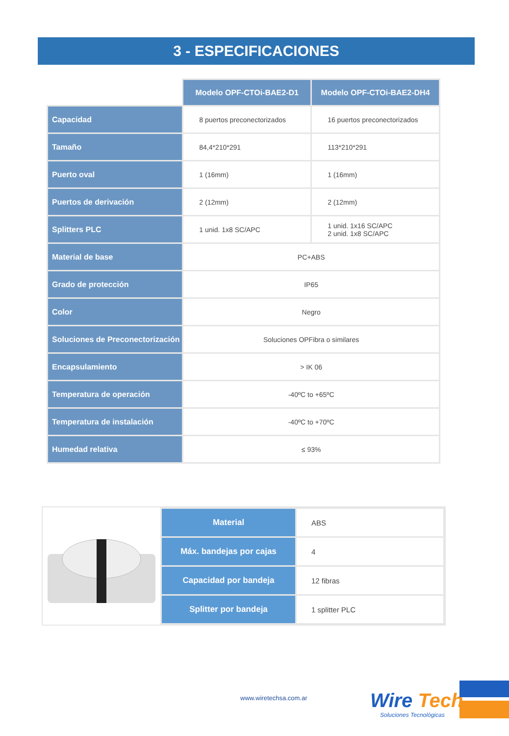3 - ESPECIFICACIONES
| | Modelo OPF-CTOi-BAE2-D1 | Modelo OPF-CTOi-BAE2-DH4 |
| --- | --- | --- |
| Capacidad | 8 puertos preconectorizados | 16 puertos preconectorizados |
| Tamaño | 84,4*210*291 | 113*210*291 |
| Puerto oval | 1 (16mm) | 1 (16mm) |
| Puertos de derivación | 2 (12mm) | 2 (12mm) |
| Splitters PLC | 1 unid. 1x8 SC/APC | 1 unid. 1x16 SC/APC 2 unid. 1x8 SC/APC |
| Material de base | PC+ABS | |
| Grado de protección | IP65 | |
| Color | Negro | |
| Soluciones de Preconectorización | Soluciones OPFibra o similares | |
| Encapsulamiento | > IK 06 | |
| Temperatura de operación | -40ºC to +65ºC | |
| Temperatura de instalación | -40ºC to +70ºC | |
| Humedad relativa | ≤ 93% | |
| Material | ABS |
| Máx. bandejas por cajas | 4 |
| Capacidad por bandeja | 12 fibras |
| Splitter por bandeja | 1 splitter PLC |
www.wiretechsa.com.ar
Wire Tech
Soluciones Tecnológicas